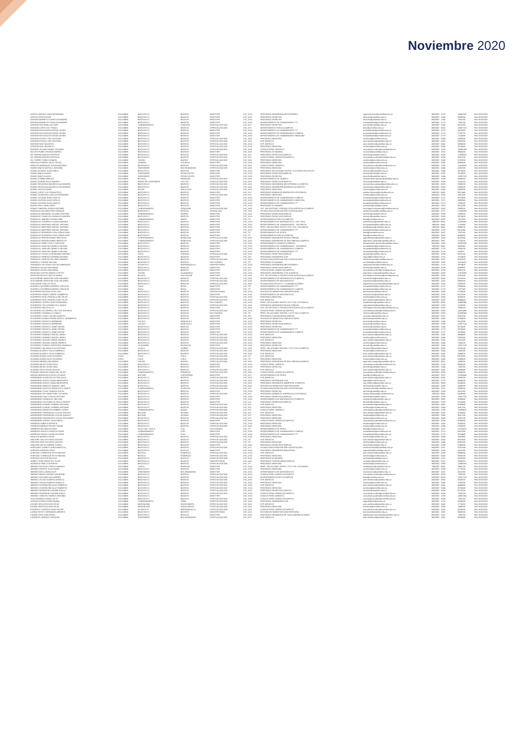Noviembre 2020
| GARCIA VARGAS LUISA FERNANDA | COLOMBIA | BOGOTA D.C. | BOGOTA | MAGISTER | CAT_ASO | PREGRADO INGENIERIA MECATRONICA | ingmecatronica@unimilitar.edu.co | 6500000 - 1279 | 16062160 | Res 0010/2020 |
| GARCIA VEGA OSCAR | COLOMBIA | BOGOTA D.C. | BOGOTA | MAGISTER | CAT_AUX | PREGRADO DERECHO | derecho@unimilitar.edu.co | 6500000 - 1244 | 8388000 | Res 0010/2020 |
| GARZON BARRETO YOHN ALEXANDER | COLOMBIA | BOGOTA D.C. | BOGOTA | MAGISTER | CAT_ASO | PREGRADO DERECHO | derecho@unimilitar.edu.co | 6500000 - 1244 | 7353760 | Res 0010/2020 |
| GARZON BARRETO YOHN ALEXANDER | COLOMBIA | BOGOTA D.C. | BOGOTA | MAGISTER | CAT_ASO | DEPARTAMENTO DE HUMANIDADES **** | humanidades@unimilitar.edu.co | 6500000 - 2179 | 7353760 | Res 0010/2020 |
| GARZON GUEVARA LUZ DARY | COLOMBIA | CUNDINAMARCA | CAQUEZA | ESPECIALIZACION | CAT_ASI | PREGRADO DERECHO | derecho@unimilitar.edu.co | 6500000 - 1244 | 5975360 | Res 0010/2020 |
| GARZON LOPEZ JULY PAOLA | COLOMBIA | BOGOTA D.C. | BOGOTA | ESPECIALIZACION | CAT_ASI | DEPARTAMENTO FISICA (CAMPUS) | fisica@unimilitar.edu.co | 6500000 - 3053 | 10837120 | Res 0010/2020 |
| GARZON PASCAGAZA EDGAR JAVIER | COLOMBIA | BOGOTA D.C. | BOGOTA | MAGISTER | CAT_ASO | DEPARTAMENTO DE HUMANIDADES **** | humanidades@unimilitar.edu.co | 6500000 - 2179 | 3870400 | Res 0010/2020 |
| GARZON PASCAGAZA EDGAR JAVIER | COLOMBIA | BOGOTA D.C. | BOGOTA | MAGISTER | CAT_ASO | DEPARTAMENTO DE HUMANIDADES CAMPUS | humanidades@unimilitar.edu.co | 6500000 - 2179 | 2128720 | Res 0010/2020 |
| GARZON PASCAGAZA EDGAR JAVIER | COLOMBIA | BOGOTA D.C. | BOGOTA | MAGISTER | CAT_ASO | DEPARTAMENTO DE HUMANIDADES MEDICINA | humanidades@unimilitar.edu.co | 6500000 - 2179 | 1741680 | Res 0010/2020 |
| GARZON PULIDO LINA SOLEDAD | COLOMBIA | BOGOTA D.C. | BOGOTA | ESPECIALIZACION | CAT_AUX | PREGRADO MEDICINA | medicina@unimilitar.edu.co | 6500000 - 2048 | 2960000 | Res 0010/2020 |
| GARZON PULIDO LINA SOLEDAD | COLOMBIA | BOGOTA D.C. | BOGOTA | ESPECIALIZACION | CAT_AUX | ESP. MEDICAS | post.medicina@unimilitar.edu.co | 6500000 - 2042 | 3552000 | Res 0010/2020 |
| GARZON RUIZ MAURICIO | COLOMBIA | BOGOTA D.C. | BOGOTA | ESPECIALIZACION | CAT_ASO | ESP. MEDICAS | post.medicina@unimilitar.edu.co | 6500000 - 2042 | 5805600 | Res 0010/2020 |
| GARZON RUIZ MAURICIO | COLOMBIA | BOGOTA D.C. | BOGOTA | ESPECIALIZACION | CAT_ASO | PREGRADO MEDICINA | medicina@unimilitar.edu.co | 6500000 - 2048 | 3870400 | Res 0010/2020 |
| GARZON SALINAS NUBIA YOLANDA | COLOMBIA | BOGOTA D.C. | BOGOTA | ESPECIALIZACION | CAT_AUX | CONSULTORIO JURIDICO | consultorio.juridico@unimilitar.edu.co | 6500000 - 1239 | 10952000 | Res 0010/2020 |
| GELVEZ RUBIO TATIANA ANDREA | COLOMBIA | BOGOTA D.C. | BOGOTA | MAGISTER | CAT_AUX | PREGRADO ECONOMIA | economia@unimilitar.edu.co | 6500000 - 1318 | 8954000 | Res 0010/2020 |
| GIL FARFAN MARTHA PATRICIA | COLOMBIA | BOGOTA D.C. | BOGOTA | ESPECIALIZACION | CAT_ASI | PREGRADO DERECHO(CAMPUS) | derecho@unimilitar.edu.co | 6500000 - 3199 | 11953600 | Res 0010/2020 |
| GIL FARFAN MARTHA PATRICIA | COLOMBIA | BOGOTA D.C. | BOGOTA | ESPECIALIZACION | CAT_ASI | CONSULTORIO JURIDICO(CAMPUS) | consultorio.juridico@unimilitar.edu.co | 6500000 - 3206 | 3567200 | Res 0010/2020 |
| GIL TORRES PABLO RAMON | COLOMBIA | TOLIMA | IBAGUE | ESPECIALIZACION | CAT_AUX | PREGRADO MEDICINA | medicina@unimilitar.edu.co | 6500000 - 2048 | 2220000 | Res 0010/2020 |
| GIRALDO FORERO JULIO CESAR | COLOMBIA | QUINDIO | CALARCA | MAGISTER | CAT_ASO | PREGRADO MEDICINA | medicina@unimilitar.edu.co | 6500000 - 2048 | 4838000 | Res 0010/2020 |
| GIRALDO MANRIQUE JULIAN ANTONIO | COLOMBIA | BOGOTA D.C. | BOGOTA | ESPECIALIZACION | CAT_AUX | CONSULTORIO JURIDICO | consultorio.juridico@unimilitar.edu.co | 6500000 - 1239 | 11618000 | Res 0010/2020 |
| GOMEZ ANAYA NATHALI JOHANNA | COLOMBIA | SANTANDER | BUCARAMANGA | ESPECIALIZACION | CAT_AUX | PREGRADO MEDICINA | medicina@unimilitar.edu.co | 6500000 - 2048 | 4292000 | Res 0010/2020 |
| GOMEZ AZUERO JUAN PABLO | COLOMBIA | BOGOTA D.C. | BOGOTA | MAGISTER | CAT_ASO | PREGRADO RELACIONES INTER Y ESTUDIOS POLITICOS | relinternal@unimilitar.edu.co | 6500000 - 1344 | 3870400 | Res 0010/2020 |
| GOMEZ BAEZ ALVARO | COLOMBIA | SANTANDER | PIEDECUESTA | MAGISTER | CAT_ASO | PREGRADO DERECHO(CAMPUS) | derecho@unimilitar.edu.co | 6500000 - 3199 | 3870400 | Res 0010/2020 |
| GOMEZ BAEZ ALVARO | COLOMBIA | SANTANDER | PIEDECUESTA | MAGISTER | CAT_ASO | PREGRADO DERECHO | derecho@unimilitar.edu.co | 6500000 - 1244 | 10837120 | Res 0010/2020 |
| GOMEZ COMBA MARIZOL | COLOMBIA | BOYACA | MONIQUIA | ESPECIALIZACION | CAT_AUX | DEPARTAMENTO DE QUIMICA | departamento.quimica@unimilitar.edu.co | 6500000 - 1526 | 6956000 | Res 0010/2020 |
| GOMEZ DURAN JULIO ANDRES | COLOMBIA | NORTE DE SANTANDER | CUCUTA | ESPECIALIZACION | CAT_AUX | PREGRADO DERECHO(CAMPUS) | derecho@unimilitar.edu.co | 6500000 - 3199 | 7622000 | Res 0010/2020 |
| GOMEZ FIGUEROA MAURICIO ALEJANDRO | COLOMBIA | BOGOTA D.C. | BOGOTA | ESPECIALIZACION | CAT_AUX | PREGRADO INGENIERIA MECATRONICA (CAMPUS) | mecatronica.campus@unimilitar.edu.co | 6500000 - 3009 | 2960000 | Res 0010/2020 |
| GOMEZ FIGUEROA MAURICIO ALEJANDRO | COLOMBIA | BOGOTA D.C. | BOGOTA | ESPECIALIZACION | CAT_AUX | PREGRADO INGENIERIA BIOMEDICA (CAMPUS) | ing.biomedica@unimilitar.edu.co | 6500000 - 3008 | 8288000 | Res 0010/2020 |
| GOMEZ HOYOS DIANA | COLOMBIA | SUCRE | SINCELEJO | ESPECIALIZACION | CAT_AUX | PREGRADO MEDICINA | medicina@unimilitar.edu.co | 6500000 - 2048 | 2960000 | Res 0010/2020 |
| GOMEZ LOPEZ LUIS FRANCISCO | COLOMBIA | BOGOTA D.C. | BOGOTA | MAGISTER | CAT_ASI | PREGRADO ADMON DE EMPRESAS A DISTANCIA | admon.distancia@unimilitar.edu.co | 7480333 - 6841 | 9621440 | Res 0010/2020 |
| GOMEZ QUINTERO CARLOS HERNANDO | COLOMBIA | BOGOTA D.C. | BOGOTA | ESPECIALIZACION | CAT_ASI | PREGRADO MEDICINA | medicina@unimilitar.edu.co | 6500000 - 2048 | 3567200 | Res 0010/2020 |
| GOMEZ QUITIAN JUAN CARLOS | COLOMBIA | BOGOTA D.C. | BOGOTA | MAGISTER | CAT_ASO | DEPARTAMENTO DE HUMANIDADES CAMPUS | humanidades@unimilitar.edu.co | 6500000 - 2179 | 3870400 | Res 0010/2020 |
| GOMEZ QUITIAN JUAN CARLOS | COLOMBIA | BOGOTA D.C. | BOGOTA | MAGISTER | CAT_ASO | DEPARTAMENTO DE HUMANIDADES MEDICINA | humanidades@unimilitar.edu.co | 6500000 - 2179 | 3483360 | Res 0010/2020 |
| GOMEZ QUITIAN JUAN CARLOS | COLOMBIA | BOGOTA D.C. | BOGOTA | MAGISTER | CAT_ASO | DEPARTAMENTO DE HUMANIDADES **** | humanidades@unimilitar.edu.co | 6500000 - 2179 | 1935200 | Res 0010/2020 |
| GOMEZ RIOS JOHN JAIRO | COLOMBIA | BOGOTA D.C. | BOGOTA | MAGISTER | CAT_ASO | PREGRADO ECONOMIA | economia@unimilitar.edu.co | 6500000 - 1318 | 5612080 | Res 0010/2020 |
| GOMEZ SABOGAL PEDRO ANTONIO | COLOMBIA | CUNDINAMARCA | ZIPAQUIRA | ESPECIALIZACION | CAT_AUX | TEC. EN GESTION Y PRODUCCION HORTICOLA CAMPUS | tecnologia.horticultura@unimilitar.edu.co | 6500000 - 3183 | 2960000 | Res 0010/2020 |
| GONZALEZ ALDANA FRED ENRIQUE | COLOMBIA | BOGOTA D.C. | BOGOTA | TECNOLOGO | CAT_AUX | TECNOLOGIA ATENCION PRE HOSPITALARIA | medicina.social@unimilitar.edu.co | 6500000 - 2197 | 12266000 | Res 0010/2020 |
| GONZALEZ BARRERO JULIANA CRISTINA | COLOMBIA | CUNDINAMARCA | MADRID | MAGISTER | CAT_AUX | PREGRADO DERECHO(CAMPUS) | derecho@unimilitar.edu.co | 6500000 - 3199 | 2368000 | Res 0010/2020 |
| GONZALEZ CAMACHO DIANA ALEXANDRA | COLOMBIA | BOGOTA D.C. | BOGOTA | MAGISTER | CAT_ASO | PREGRADO DERECHO(CAMPUS) | derecho@unimilitar.edu.co | 6500000 - 3199 | 3870400 | Res 0010/2020 |
| GONZALEZ JIMENEZ EDGAR EMIR | COLOMBIA | CUNDINAMARCA | UBATE | MAGISTER | CAT_TIT | DEPARTAMENTO FISICA (CAMPUS) | fisica@unimilitar.edu.co | 6500000 - 3053 | 7827680 | Res 0010/2020 |
| GONZALEZ LEGARDA CLAUDIA ANDREA | COLOMBIA | BOGOTA D.C. | BOGOTA | MAGISTER | CAT_ASO | DEPARTAMENTO DE MATEMATICAS - DIST 2013 | matematicas@unimilitar.edu.co | 7480333 - 6841 | 11320930 | Res 0010/2020 |
| GONZALEZ MARTINEZ MIGUEL ANTONIO | COLOMBIA | BOGOTA D.C. | BOGOTA | MAGISTER | CAT_ASO | DEPARTAMENTO DE HUMANIDADES - DISTANCIA | humanidades@unimilitar.edu.co | 7480333 - 6841 | 1741680 | Res 0010/2020 |
| GONZALEZ MARTINEZ MIGUEL ANTONIO | COLOMBIA | BOGOTA D.C. | BOGOTA | MAGISTER | CAT_ASO | PREG. RELACIONES INTER Y EST. POL. DISTANCIA | riepdistancia@unimilitar.edu.co | 7480333 - 6841 | 6966720 | Res 0010/2020 |
| GONZALEZ MARTINEZ MIGUEL ANTONIO | COLOMBIA | BOGOTA D.C. | BOGOTA | MAGISTER | CAT_ASO | DEPARTAMENTO DE HUMANIDADES **** | humanidades@unimilitar.edu.co | 6500000 - 2179 | 5612080 | Res 0010/2020 |
| GONZALEZ PEDREROS GUILLERMO IVAN | COLOMBIA | BOGOTA D.C. | BOGOTA | MAGISTER | CAT_TIT | DEPARTAMENTO DE FISICA | fisica@unimilitar.edu.co | 6500000 - 1522 | 7827680 | Res 0010/2020 |
| GONZALEZ PEDREROS GUILLERMO IVAN | COLOMBIA | BOGOTA D.C. | BOGOTA | MAGISTER | CAT_TIT | DEPARTAMENTO FISICA (CAMPUS) | fisica@unimilitar.edu.co | 6500000 - 3053 | 4048800 | Res 0010/2020 |
| GONZALEZ PINZON DANNY BERCELIO | COLOMBIA | CUNDINAMARCA | NEMOCON | ESPECIALIZACION | CAT_AUX | PREGRADO INGENIERIA EN MULTIMEDIA | ingmultimedia@unimilitar.edu.co | 6500000 - 1293 | 4218000 | Res 0010/2020 |
| GONZALEZ PINZON DANNY BERCELIO | COLOMBIA | CUNDINAMARCA | NEMOCON | ESPECIALIZACION | CAT_AUX | PREGRADO INGENIERIA DE MULTIMEDIA (CAMPUS) | ingenieria.campus@unimilitar.edu.co | 6500000 - 3047 | 2220000 | Res 0010/2020 |
| GONZALEZ RIAÑO VICKY CAROLINA | COLOMBIA | BOGOTA D.C. | BOGOTA | MAGISTER | CAT_ASO | DEPARTAMENTO QUIMICA (CAMPUS) | departamento.quimica@unimilitar.edu.co | 6500000 - 1526 | 16933000 | Res 0010/2020 |
| GONZALEZ SANCHEZ MONICA HELENA | COLOMBIA | BOGOTA D.C. | BOGOTA | MAGISTER | CAT_ASO | DEPARTAMENTO DE HUMANIDADES - DISTANCIA | humanidades@unimilitar.edu.co | 7480333 - 6841 | 3483360 | Res 0010/2020 |
| GONZALEZ SANCHEZ MONICA HELENA | COLOMBIA | BOGOTA D.C. | BOGOTA | MAGISTER | CAT_ASO | DEPARTAMENTO DE HUMANIDADES CAMPUS | humanidades@unimilitar.edu.co | 6500000 - 2179 | 1935200 | Res 0010/2020 |
| GONZALEZ SANCHEZ MONICA HELENA | COLOMBIA | BOGOTA D.C. | BOGOTA | MAGISTER | CAT_ASO | DEPARTAMENTO DE HUMANIDADES **** | humanidades@unimilitar.edu.co | 6500000 - 2179 | 193520 | Res 0010/2020 |
| GONZALEZ TRUJILLO FERNANDO ANDRES | COLOMBIA | HUILA | GARZON | ESPECIALIZACION | CAT_AUX | PREGRADO DERECHO(CAMPUS) | derecho@unimilitar.edu.co | 6500000 - 3199 | 9472000 | Res 0010/2020 |
| GONZALEZ URREGO HERNAN ANTONIO | COLOMBIA | BOGOTA D.C. | BOGOTA | MAGISTER | CAT_ASI | PREGRADO INGENIERIA CIVIL | ingcivil@unimilitar.edu.co | 6500000 - 1276 | 2675400 | Res 0010/2020 |
| GONZALEZ URREGO RICARDO ANDRES | COLOMBIA | BOGOTA D.C. | BOGOTA | ESPECIALIZACION | CAT_AUX | TECNOLOGIA ATENCION PRE HOSPITALARIA | medicina.social@unimilitar.edu.co | 6500000 - 2197 | 4292000 | Res 0010/2020 |
| GORDILLO THIRIAT WILSON | COLOMBIA | BOGOTA D.C. | BOGOTA | DOCTORADO | CAT_TIT | PREGRADO ECONOMIA | economia@unimilitar.edu.co | 6500000 - 1318 | 15115520 | Res 0010/2020 |
| GRANADOS DELGADO OSCAR EMMANUEL | COLOMBIA | ATLANTICO | BARRANQUILLA | UNIVERSITARIO | CAT_ASO | PREGRADO INGENIERIA MECATRONICA | ingmecatronica@unimilitar.edu.co | 6500000 - 1279 | 3870400 | Res 0010/2020 |
| GRANDAS ROJAS ANA MARIA | COLOMBIA | BOGOTA D.C. | BOGOTA | MAGISTER | CAT_ASI | PREGRADO DERECHO(CAMPUS) | derecho@unimilitar.edu.co | 6500000 - 3199 | 4369920 | Res 0010/2020 |
| GRANDAS ROJAS ANA MARIA | COLOMBIA | BOGOTA D.C. | BOGOTA | MAGISTER | CAT_ASI | CONSULTORIO JURIDICO(CAMPUS) | consultorio.juridico@unimilitar.edu.co | 6500000 - 3206 | 3567200 | Res 0010/2020 |
| GRIJALBA CASTRO ANGELA IVETTE | COLOMBIA | TOLIMA | CAJAMARCA | MAGISTER | CAT_ASO | PREGRADO INGENIERIA CIVIL(CAMPUS) | ingenieria.campus@unimilitar.edu.co | 6500000 - 3008 | 12578800 | Res 0010/2020 |
| GRIJALBA RATIVA CARLOS MARIO | COLOMBIA | BOYACA | SIACHOQUE | MAGISTER | CAT_AUX | TEC. EN GESTION Y PRODUCCION HORTICOLA CAMPUS | tecnologia.horticultura@unimilitar.edu.co | 6500000 - 3183 | 4292000 | Res 0010/2020 |
| GUACANEME AMAYA NELSON ORLANDO | COLOMBIA | BOGOTA D.C. | BOGOTA | ESPECIALIZACION | CAT_AUX | DEPARTAMENTO DE MATEMATICAS (CAMPUS) | matematicas@unimilitar.edu.co | 6500000 - 3055 | 5513000 | Res 0010/2020 |
| GUACANEME AMAYA NELSON ORLANDO | COLOMBIA | BOGOTA D.C. | BOGOTA | ESPECIALIZACION | CAT_AUX | DEPARTAMENTO DE MATEMATICAS | matematicas@unimilitar.edu.co | 6500000 - 1520 | 4958000 | Res 0010/2020 |
| GUALDRON CARLOS JULIO | COLOMBIA | BOGOTA D.C. | BOGOTA | ESPECIALIZACION | CAT_AUX | TECNOLOGIA EN ELECT Y COMUNICACIONES | ingtelecomunicaciones@unimilitar.edu.co | 6500000 - 1282 | 6290000 | Res 0010/2020 |
| GUERRA CASTAÑEDA ANDRES TARSICIO | COLOMBIA | HUILA | NEIVA | MAGISTER | CAT_TIT | DEPARTAMENTO DE HUMANIDADES **** | humanidades@unimilitar.edu.co | 6500000 - 2179 | 5398400 | Res 0010/2020 |
| GUERRA CASTAÑEDA ANDRES TARSICIO | COLOMBIA | HUILA | NEIVA | MAGISTER | CAT_TIT | DEPARTAMENTO DE HUMANIDADES CAMPUS | humanidades@unimilitar.edu.co | 6500000 - 2179 | 7827680 | Res 0010/2020 |
| GUERRERO PACHON JOSE LUIS | COLOMBIA | BOGOTA D.C. | BOGOTA | UNIVERSITARIO | CAT_ASO | DIVISION DE BIENESTAR UNIVERSITARIO | bienestar@unimilitar.edu.co | 6500000 - 1060 | 8708400 | Res 0010/2020 |
| GUERRERO RAMOS JORGE HUMBERTO | COLOMBIA | BOGOTA D.C. | BOGOTA | MAGISTER | CAT_ASO | DEPARTAMENTO DE MATEMATICAS | matematicas@unimilitar.edu.co | 6500000 - 1520 | 5612080 | Res 0010/2020 |
| GUERRERO RUIZ GRACIELA DEL PILAR | COLOMBIA | BOGOTA D.C. | BOGOTA | ESPECIALIZACION | CAT_ASO | PREGRADO MEDICINA | medicina@unimilitar.edu.co | 6500000 - 2048 | 5805600 | Res 0010/2020 |
| GUERRERO RUIZ GRACIELA DEL PILAR | COLOMBIA | BOGOTA D.C. | BOGOTA | ESPECIALIZACION | CAT_ASO | ESP. MEDICAS | post.medicina@unimilitar.edu.co | 6500000 - 2042 | 4644480 | Res 0010/2020 |
| GUERRERO SIERRA HUGO FERNANDO | COLOMBIA | BOGOTA D.C. | BOGOTA | DOCTORADO | CAT_ASO | PREG. RELACIONES INTER Y EST. POL. DISTANCIA | riepdistancia@unimilitar.edu.co | 7480333 - 6841 | 10450880 | Res 0010/2020 |
| GUERRERO YELA FRANCISCO JAVIER | COLOMBIA | BOGOTA D.C. | BOGOTA | ESPECIALIZACION | CAT_AUX | PREGRADO INGENIERIA EN MULTIMEDIA | ingmultimedia@unimilitar.edu.co | 6500000 - 1293 | 2220000 | Res 0010/2020 |
| GUTIERREZ MELISSA LIS | COLOMBIA | BOGOTA D.C. | BOGOTA | MAGISTER | CAT_AUX | TEC. EN GESTION Y PRODUCCION HORTICOLA CAMPUS | tecnologia.horticultura@unimilitar.edu.co | 6500000 - 3183 | 2960000 | Res 0010/2020 |
| GUTIERREZ GUTIERREZ HECTOR ALFONSO | COLOMBIA | BOGOTA D.C. | BOGOTA | ESPECIALIZACION | CAT_ASO | CONSULTORIO JURIDICO(CAMPUS) | consultorio.juridico@unimilitar.edu.co | 6500000 - 3206 | 14320480 | Res 0010/2020 |
| GUTIERREZ JARAMILLO CAMILO | COLOMBIA | BOGOTA D.C. | BOGOTA | DOCTORADO | CAT_TIT | PREG. RELACIONES INTERN. Y EST. POL (CAMPUS) | relinternal@unimilitar.edu.co | 6500000 - 3033 | 10256960 | Res 0010/2020 |
| GUTIERREZ LOPEZ JULIAN ALBERTO | COLOMBIA | BOGOTA D.C. | BOGOTA | MAGISTER | CAT_ASI | PREGRADO CONTADURIA(CAMPUS) | contaduria@unimilitar.edu.co | 6500000 - 3191 | 3567200 | Res 0010/2020 |
| GUTIERREZ MUÑOZ FRANK MIGUEL HERIBERTO | COLOMBIA | BOGOTA D.C. | BOGOTA | MAGISTER | CAT_ASO | DIVISION DE BIENESTAR UNIVERSITARIO | bienestar@unimilitar.edu.co | 6500000 - 1060 | 8708400 | Res 0010/2020 |
| GUTIERREZ OROZCO HERNIMAN | COLOMBIA | CALDAS | MANIZALES | MAGISTER | CAT_ASO | PREGRADO DERECHO | derecho@unimilitar.edu.co | 6500000 - 1244 | 5612080 | Res 0010/2020 |
| GUTIERREZ OROZCO HERNIMAN | COLOMBIA | CALDAS | MANIZALES | MAGISTER | CAT_ASO | PREGRADO DERECHO(CAMPUS) | derecho@unimilitar.edu.co | 6500000 - 3199 | 10837120 | Res 0010/2020 |
| GUTIERREZ OROZCO JAIME EDGAR | COLOMBIA | BOGOTA D.C. | BOGOTA | MAGISTER | CAT_ASO | PREGRADO DERECHO | derecho@unimilitar.edu.co | 6500000 - 1244 | 3870400 | Res 0010/2020 |
| GUTIERREZ OROZCO JAIME EDGAR | COLOMBIA | BOGOTA D.C. | BOGOTA | MAGISTER | CAT_ASO | DEPARTAMENTO DE HUMANIDADES **** | humanidades@unimilitar.edu.co | 6500000 - 2179 | 3870400 | Res 0010/2020 |
| GUTIERREZ OROZCO JAIME EDGAR | COLOMBIA | BOGOTA D.C. | BOGOTA | MAGISTER | CAT_ASO | DEPARTAMENTO DE HUMANIDADES CAMPUS | humanidades@unimilitar.edu.co | 6500000 - 2179 | 3870400 | Res 0010/2020 |
| GUTIERREZ RAMIREZ MIGUEL ANGEL | COLOMBIA | BOGOTA D.C. | BOGOTA | ESPECIALIZACION | CAT_ASO | ESP. MEDICAS | post.medicina@unimilitar.edu.co | 6500000 - 2042 | 4644480 | Res 0010/2020 |
| GUTIERREZ RAMIREZ MIGUEL ANGEL | COLOMBIA | BOGOTA D.C. | BOGOTA | ESPECIALIZACION | CAT_ASO | PREGRADO MEDICINA | medicina@unimilitar.edu.co | 6500000 - 2048 | 2902800 | Res 0010/2020 |
| GUTIERREZ SEGURA JORGE ANDRES | COLOMBIA | BOGOTA D.C. | BOGOTA | ESPECIALIZACION | CAT_ASO | ESP. MEDICAS | post.medicina@unimilitar.edu.co | 6500000 - 2042 | 2322240 | Res 0010/2020 |
| GUTIERREZ SEGURA JORGE ANDRES | COLOMBIA | BOGOTA D.C. | BOGOTA | ESPECIALIZACION | CAT_ASO | PREGRADO MEDICINA | medicina@unimilitar.edu.co | 6500000 - 2048 | 1935200 | Res 0010/2020 |
| GUTIERREZ TORRES GREGORIO GONZALO | COLOMBIA | LA GUAJIRA | RIOHACHA | MAGISTER | CAT_ASO | PREGRADO DERECHO | derecho@unimilitar.edu.co | 6500000 - 1244 | 10837120 | Res 0010/2020 |
| GUTIERREZ VALENCIA EVA CRISTINA | COLOMBIA | CHOCO | QUIBDO | ESPECIALIZACION | CAT_AUX | PREG. RELACIONES INTERN. Y EST. POL (CAMPUS) | relinternal@unimilitar.edu.co | 6500000 - 3033 | 4292000 | Res 0010/2020 |
| GUZMAN ALVAREZ SILVIA GABRIELA | COLOMBIA | BOGOTA D.C. | BOGOTA | ESPECIALIZACION | CAT_AUX | PREGRADO MEDICINA | medicina@unimilitar.edu.co | 6500000 - 2048 | 7400000 | Res 0010/2020 |
| GUZMAN ALVAREZ SILVIA GABRIELA | COLOMBIA | BOGOTA D.C. | BOGOTA | ESPECIALIZACION | CAT_AUX | ESP. MEDICAS | post.medicina@unimilitar.edu.co | 6500000 - 2042 | 2664000 | Res 0010/2020 |
| GUZMAN DURAN JOSE EDUARDO | CHILE | CHILE | CHILE | ESPECIALIZACION | CAT_TIT | ESP. MEDICAS | post.medicina@unimilitar.edu.co | 6500000 - 2042 | 6478080 | Res 0010/2020 |
| GUZMAN DURAN JOSE EDUARDO | CHILE | CHILE | CHILE | ESPECIALIZACION | CAT_TIT | PREGRADO MEDICINA | medicina@unimilitar.edu.co | 6500000 - 2048 | 5398400 | Res 0010/2020 |
| GUZMAN MEDINA LINA MARIA | COLOMBIA | TOLIMA | IBAGUE | ESPECIALIZACION | CAT_AUX | PREGRADO INGENIERIA DE MULTIMEDIA (CAMPUS) | ingenieria.campus@unimilitar.edu.co | 6500000 - 3047 | 1480000 | Res 0010/2020 |
| GUZMAN MEJIA CESAR RAUL | COLOMBIA | BOGOTA D.C. | BOGOTA | MAGISTER | CAT_ASO | CONSULTORIO JURIDICO | consultorio.juridico@unimilitar.edu.co | 6500000 - 1239 | 9966280 | Res 0010/2020 |
| GUZMAN MEJIA CESAR RAUL | COLOMBIA | BOGOTA D.C. | BOGOTA | MAGISTER | CAT_ASO | PREGRADO DERECHO | derecho@unimilitar.edu.co | 6500000 - 1244 | 7353760 | Res 0010/2020 |
| GUZMAN ORTIZ KEVIN ADOLFO | COLOMBIA | BOGOTA D.C. | BOGOTA | ESPECIALIZACION | CAT_ASI | ESP. MEDICAS | post.medicina@unimilitar.edu.co | 6500000 - 2042 | 4280640 | Res 0010/2020 |
| GUZMAN SANCHEZ DIANA DEL PILAR | COLOMBIA | CUNDINAMARCA | GIRARDOT | ESPECIALIZACION | CAT_AUX | CONSULTORIO JURIDICO(CAMPUS) | consultorio.juridico@unimilitar.edu.co | 6500000 - 3206 | 5624000 | Res 0010/2020 |
| HERAZO BERDUGO ERICKA LEONOR | COLOMBIA | BOLIVAR | CARTAGENA | MAGISTER | CAT_ASI | DEPARTAMENTO DE FISICA | fisica@unimilitar.edu.co | 6500000 - 1522 | 13198640 | Res 0010/2020 |
| HERNANDEZ ALARCON VICTOR JULIO | COLOMBIA | BOGOTA D.C. | BOGOTA | ESPECIALIZACION | CAT_ASO | ESP. MEDICAS | post.medicina@unimilitar.edu.co | 6500000 - 2042 | 3096320 | Res 0010/2020 |
| HERNANDEZ AVILES DIANA MARGARITA | COLOMBIA | BOGOTA D.C. | BOGOTA | ESPECIALIZACION | CAT_AUX | PREGRADO INGENIERIA CIVIL | ingcivil@unimilitar.edu.co | 6500000 - 1276 | 6956000 | Res 0010/2020 |
| HERNANDEZ AVILES DIANA MARGARITA | COLOMBIA | BOGOTA D.C. | BOGOTA | ESPECIALIZACION | CAT_AUX | PREGRADO INGENIERIA AMBIENTAL (CAMPUS) | ing.ambiental@unimilitar.edu.co | 6500000 - 3058 | 5624000 | Res 0010/2020 |
| HERNANDEZ BENITEZ MANUEL IVAN | COLOMBIA | BOGOTA D.C. | BOGOTA | ESPECIALIZACION | CAT_AUX | DIVISION DE BIENESTAR UNIVERSITARIO | bienestar@unimilitar.edu.co | 6500000 - 1060 | 6660000 | Res 0010/2020 |
| HERNANDEZ BUSTOS FRANCISCO JAVIER | COLOMBIA | CUNDINAMARCA | GUADUAS | ESPECIALIZACION | CAT_ASI | TECNOLOGIA ATENCION PRE HOSPITALARIA | medicina.social@unimilitar.edu.co | 6500000 - 2197 | 9988160 | Res 0010/2020 |
| HERNANDEZ CRUZ SANDRA ROCIO | COLOMBIA | BOGOTA D.C. | BOGOTA | MAGISTER | CAT_ASO | PREGRADO DERECHO | derecho@unimilitar.edu.co | 6500000 - 1244 | 5612080 | Res 0010/2020 |
| HERNANDEZ DE HADECHINY YOLANDA | COLOMBIA | BOGOTA D.C. | BOGOTA | ESPECIALIZACION | CAT_ASI | PREGRADO ADMON DE EMPRESAS A DISTANCIA | admon.distancia@unimilitar.edu.co | 7480333 - 6841 | 6420960 | Res 0010/2020 |
| HERNANDEZ DIAZ CARLOS ARTURO | COLOMBIA | BOGOTA D.C. | BOGOTA | MAGISTER | CAT_ASO | PREGRADO DERECHO(CAMPUS) | derecho@unimilitar.edu.co | 6500000 - 3199 | 10837120 | Res 0010/2020 |
| HERNANDEZ GONZALEZ NELSON | COLOMBIA | BOGOTA D.C. | BOGOTA | MAGISTER | CAT_ASO | DEPARTAMENTO DE MATEMATICAS (CAMPUS) | matematicas@unimilitar.edu.co | 6500000 - 3055 | 9095440 | Res 0010/2020 |
| HERNANDEZ GOYENECHE PAULA PIEDAD | COLOMBIA | BOGOTA D.C. | BOGOTA | MAGISTER | CAT_ASI | PREGRADO DERECHO(CAMPUS) | derecho@unimilitar.edu.co | 6500000 - 3199 | 2675400 | Res 0010/2020 |
| HERNANDEZ KUNZEL GABRIEL ANTONIO | COLOMBIA | BOGOTA D.C. | BOGOTA | ESPECIALIZACION | CAT_ASI | ESP. MEDICAS | post.medicina@unimilitar.edu.co | 6500000 - 2042 | 4280640 | Res 0010/2020 |
| HERNANDEZ KUNZEL GABRIEL ANTONIO | COLOMBIA | BOGOTA D.C. | BOGOTA | ESPECIALIZACION | CAT_ASI | PREGRADO MEDICINA | medicina@unimilitar.edu.co | 6500000 - 2048 | 3567200 | Res 0010/2020 |
| HERNANDEZ MAHECHA GABRIEL DARIO | COLOMBIA | CUNDINAMARCA | ALBAN | ESPECIALIZACION | CAT_ASI | CONSULTORIO JURIDICO | consultorio.juridico@unimilitar.edu.co | 6500000 - 1239 | 11593400 | Res 0010/2020 |
| HERNANDEZ RODRIGUEZ OSCAR ADOLFO | COLOMBIA | BOLIVAR | ARJONA | ESPECIALIZACION | CAT_ASI | ESP. MEDICAS | post.medicina@unimilitar.edu.co | 6500000 - 2042 | 4280640 | Res 0010/2020 |
| HERNANDEZ RODRIGUEZ OSCAR ADOLFO | COLOMBIA | BOLIVAR | ARJONA | ESPECIALIZACION | CAT_ASI | PREGRADO MEDICINA | medicina@unimilitar.edu.co | 6500000 - 2048 | 3567200 | Res 0010/2020 |
| HERNANDEZ RODRIGUEZ OSCAR GEOVANNY | COLOMBIA | BOGOTA D.C. | BOGOTA | ESPECIALIZACION | CAT_ASI | PREGRADO MEDICINA | medicina@unimilitar.edu.co | 6500000 - 2048 | 3567200 | Res 0010/2020 |
| HERNANDEZ ZORRO JUAN PABLO | COLOMBIA | BOGOTA D.C. | BOGOTA | MAGISTER | CAT_AUX | CONSULTORIO JURIDICO(CAMPUS) | consultorio.juridico@unimilitar.edu.co | 6500000 - 3206 | 8288000 | Res 0010/2020 |
| HERRERA ZUBIETA PATRICIA | COLOMBIA | BOGOTA D.C. | BOGOTA | ESPECIALIZACION | CAT_ASO | PREGRADO MEDICINA | medicina@unimilitar.edu.co | 6500000 - 2048 | 3628500 | Res 0010/2020 |
| HERRERA MENDEZ PEDRO HEMEL | COLOMBIA | BOGOTA D.C. | BOGOTA | ESPECIALIZACION | CAT_AUX | PREGRADO MEDICINA | medicina@unimilitar.edu.co | 6500000 - 2048 | 2220000 | Res 0010/2020 |
| HERRERA PALOMA MYRIAM | COLOMBIA | VALLE DEL CAUCA | CALI | DOCTORADO | CAT_TIT | DEPARTAMENTO DE FISICA | fisica@unimilitar.edu.co | 6500000 - 1522 | 15115520 | Res 0010/2020 |
| HERRERA TENJO CLAUDIA ESTHER | COLOMBIA | CUNDINAMARCA | CHIA | MAGISTER | CAT_ASO | DEPARTAMENTO DE HUMANIDADES CAMPUS | humanidades@unimilitar.edu.co | 6500000 - 2179 | 5612080 | Res 0010/2020 |
| HERRERA TENJO CLAUDIA ESTHER | COLOMBIA | CUNDINAMARCA | CHIA | MAGISTER | CAT_ASO | DEPARTAMENTO DE HUMANIDADES **** | humanidades@unimilitar.edu.co | 6500000 - 2179 | 3870400 | Res 0010/2020 |
| HIDALGO MENDEZ HEYDI | COLOMBIA | BOGOTA D.C. | BOGOTA | ESPECIALIZACION | CAT_ASO | PREGRADO MEDICINA | medicina@unimilitar.edu.co | 6500000 - 2048 | 2902800 | Res 0010/2020 |
| HINCAPIE DIAZ GUSTAVO ADOLFO | COLOMBIA | BOGOTA D.C. | BOGOTA | ESPECIALIZACION | CAT_TIT | ESP. MEDICAS | post.medicina@unimilitar.edu.co | 6500000 - 2042 | 8097600 | Res 0010/2020 |
| HINCAPIE DIAZ GUSTAVO ADOLFO | COLOMBIA | BOGOTA D.C. | BOGOTA | ESPECIALIZACION | CAT_TIT | PREGRADO MEDICINA | medicina@unimilitar.edu.co | 6500000 - 2048 | 8097600 | Res 0010/2020 |
| HINCAPIE ORTIZ GABRIEL DARIO | COLOMBIA | BOGOTA D.C. | BOGOTA | MAGISTER | CAT_AUX | PREGRADO DERECHO(CAMPUS) | derecho@unimilitar.edu.co | 6500000 - 3199 | 8288000 | Res 0010/2020 |
| HORLANDY GOMEZ LAURA MARCELA | COLOMBIA | BOGOTA D.C. | BOGOTA | ESPECIALIZACION | CAT_ASI | TECNOLOGIA ATENCION PRE HOSPITALARIA | medicina.social@unimilitar.edu.co | 6500000 - 2197 | 4741240 | Res 0010/2020 |
| HURTADO FORERO ISAAC | COLOMBIA | BOGOTA D.C. | BOGOTA | MAGISTER | CAT_ASO | PREGRADO INGENIERIA INDUSTRIAL | ingindustrial@unimilitar.edu.co | 6500000 - 1264 | 5612080 | Res 0010/2020 |
| HURTADO TURMEQUE RUTH MILENA | COLOMBIA | BOYACA | RAMIRIQUI | ESPECIALIZACION | CAT_ASO | ESP. MEDICAS | post.medicina@unimilitar.edu.co | 6500000 - 2042 | 5805600 | Res 0010/2020 |
| HURTADO TURMEQUE RUTH MILENA | COLOMBIA | BOYACA | RAMIRIQUI | ESPECIALIZACION | CAT_ASO | PREGRADO MEDICINA | medicina@unimilitar.edu.co | 6500000 - 2048 | 9676000 | Res 0010/2020 |
| HURTADO PASTOR NICOLAS | COLOMBIA | BOGOTA D.C. | BOGOTA | ESPECIALIZACION | CAT_AUX | PREGRADO ECONOMIA | economia@unimilitar.edu.co | 6500000 - 1318 | 4292000 | Res 0010/2020 |
| JAIMES LEON MARIA DEL PILAR | COLOMBIA | BOGOTA D.C. | BOGOTA | UNIVERSITARIO | CAT_AUX | PREGRADO CONTADURIA(CAMPUS) | contaduria@unimilitar.edu.co | 6500000 - 3191 | 2960000 | Res 0010/2020 |
| JAUREGUI PINILLA ALFONSO | COLOMBIA | BOGOTA D.C. | BOGOTA | ESPECIALIZACION | CAT_TIT | PREGRADO MEDICINA | medicina@unimilitar.edu.co | 6500000 - 2048 | 13496000 | Res 0010/2020 |
| JIMENEZ AGUILAR CARLOS MANUEL | COLOMBIA | CAUCA | POPAYAN | MAGISTER | CAT_ASO | PREG. RELACIONES INTER Y EST. POL. DISTANCIA | riepdistancia@unimilitar.edu.co | 7480333 - 6841 | 6966720 | Res 0010/2020 |
| JIMENEZ APONTE FLOR MARIA | COLOMBIA | BOGOTA D.C. | BOGOTA | MAGISTER | CAT_ASO | PREGRADO MEDICINA | medicina@unimilitar.edu.co | 6500000 - 2048 | 6773200 | Res 0010/2020 |
| JIMENEZ AVELLANEDA ALFI | COLOMBIA | SANTANDER | BUCARAMANGA | MAGISTER | CAT_ASO | DEPARTAMENTO DE MATEMATICAS | matematicas@unimilitar.edu.co | 6500000 - 1520 | 5612080 | Res 0010/2020 |
| JIMENEZ BRAVO INGRID CATHERINE | COLOMBIA | BOGOTA D.C. | BOGOTA | ESPECIALIZACION | CAT_ASO | CONSULTORIO JURIDICO(CAMPUS) | consultorio.juridico@unimilitar.edu.co | 6500000 - 3206 | 7353760 | Res 0010/2020 |
| JIMENEZ GALEANO ALEJANDRO | COLOMBIA | BOGOTA D.C. | BOGOTA | ESPECIALIZACION | CAT_ASO | DEPARTAMENTO FISICA (CAMPUS) | fisica@unimilitar.edu.co | 6500000 - 3053 | 10837120 | Res 0010/2020 |
| JIMENEZ JULIAO ALBERTO IGNACIO | COLOMBIA | BOGOTA D.C. | BOGOTA | ESPECIALIZACION | CAT_AUX | ESP. MEDICAS | post.medicina@unimilitar.edu.co | 6500000 - 2042 | 3552000 | Res 0010/2020 |
| JIMENEZ JULIAO ALBERTO IGNACIO | COLOMBIA | BOGOTA D.C. | BOGOTA | ESPECIALIZACION | CAT_AUX | PREGRADO MEDICINA | medicina@unimilitar.edu.co | 6500000 - 2048 | 3700000 | Res 0010/2020 |
| JIMENEZ OSORNO NICOLAS ROBERTO | COLOMBIA | BOGOTA D.C. | BOGOTA | ESPECIALIZACION | CAT_ASO | ESP. MEDICAS | post.medicina@unimilitar.edu.co | 6500000 - 2042 | 4644480 | Res 0010/2020 |
| JIMENEZ OSORNO NICOLAS ROBERTO | COLOMBIA | BOGOTA D.C. | BOGOTA | ESPECIALIZACION | CAT_ASO | PREGRADO MEDICINA | medicina@unimilitar.edu.co | 6500000 - 2048 | 3870400 | Res 0010/2020 |
| JIMENEZ RODRIGUEZ NAYIBE PAOLA | COLOMBIA | BOGOTA D.C. | BOGOTA | ESPECIALIZACION | CAT_AUX | PREGRADO DERECHO(CAMPUS) | derecho@unimilitar.edu.co | 6500000 - 3199 | 5370100 | Res 0010/2020 |
| JIMENEZ RODRIGUEZ NAYIBE PAOLA | COLOMBIA | BOGOTA D.C. | BOGOTA | ESPECIALIZACION | CAT_ASO | CONSULTORIO JURIDICO(CAMPUS) | consultorio.juridico@unimilitar.edu.co | 6500000 - 3206 | 7353760 | Res 0010/2020 |
| JIMENEZ SANCHEZ MARCO ANTONIO | COLOMBIA | BOGOTA D.C. | BOGOTA | MAGISTER | CAT_ASO | CONSULTORIO JURIDICO | consultorio.juridico@unimilitar.edu.co | 6500000 - 1239 | 16062160 | Res 0010/2020 |
| JOYA RAMIREZ DIANA LIZETH | COLOMBIA | BOGOTA D.C. | BOGOTA | ESPECIALIZACION | CAT_ASO | CONSULTORIO JURIDICO(CAMPUS) | consultorio.juridico@unimilitar.edu.co | 6500000 - 3206 | 7353760 | Res 0010/2020 |
| JURADO GORDO DIANA MARIA | COLOMBIA | CUNDINAMARCA | TABIO | ESPECIALIZACION | CAT_AUX | PREGRADO INGENIERIA CIVIL | ingcivil@unimilitar.edu.co | 6500000 - 1276 | 8288000 | Res 0010/2020 |
| KATIME ORCASITA IVAN SELIM | COLOMBIA | MAGDALENA | SANTA MARTA | ESPECIALIZACION | CAT_AUX | ESP. MEDICAS | post.medicina@unimilitar.edu.co | 6500000 - 2042 | 1776000 | Res 0010/2020 |
| KATIME ORCASITA IVAN SELIM | COLOMBIA | MAGDALENA | SANTA MARTA | ESPECIALIZACION | CAT_AUX | PREGRADO MEDICINA | medicina@unimilitar.edu.co | 6500000 - 2048 | 1480000 | Res 0010/2020 |
| KLEEFELD CUARTAS DAVID FELIPE | COLOMBIA | ATLANTICO | BARRANQUILLA | ESPECIALIZACION | CAT_AUX | CONSULTORIO JURIDICO(CAMPUS) | consultorio.juridico@unimilitar.edu.co | 6500000 - 3206 | 5624000 | Res 0010/2020 |
| LADINO REYES HERNANDO ANDRES | COLOMBIA | BOGOTA D.C. | BOGOTA | UNIVERSITARIO | CAT_AUX | DIVISION DE BIENESTAR UNIVERSITARIO | bienestar@unimilitar.edu.co | 6500000 - 1060 | 6660000 | Res 0010/2020 |
| LADINO VEGA IVAN DARIO | COLOMBIA | BOGOTA D.C. | BOGOTA | MAGISTER | CAT_ASO | PREGRADO INGENIERIA DE TELECOMUNICACIONES | ingtelecomunicaciones@unimilitar.edu.co | 6500000 - 1282 | 7353760 | Res 0010/2020 |
| LARRARTE ARENAS CAROLINA | COLOMBIA | SANTANDER | BUCARAMANGA | ESPECIALIZACION | CAT_ASI | ESP. MEDICAS | post.medicina@unimilitar.edu.co | 6500000 - 2042 | 4280640 | Res 0010/2020 |